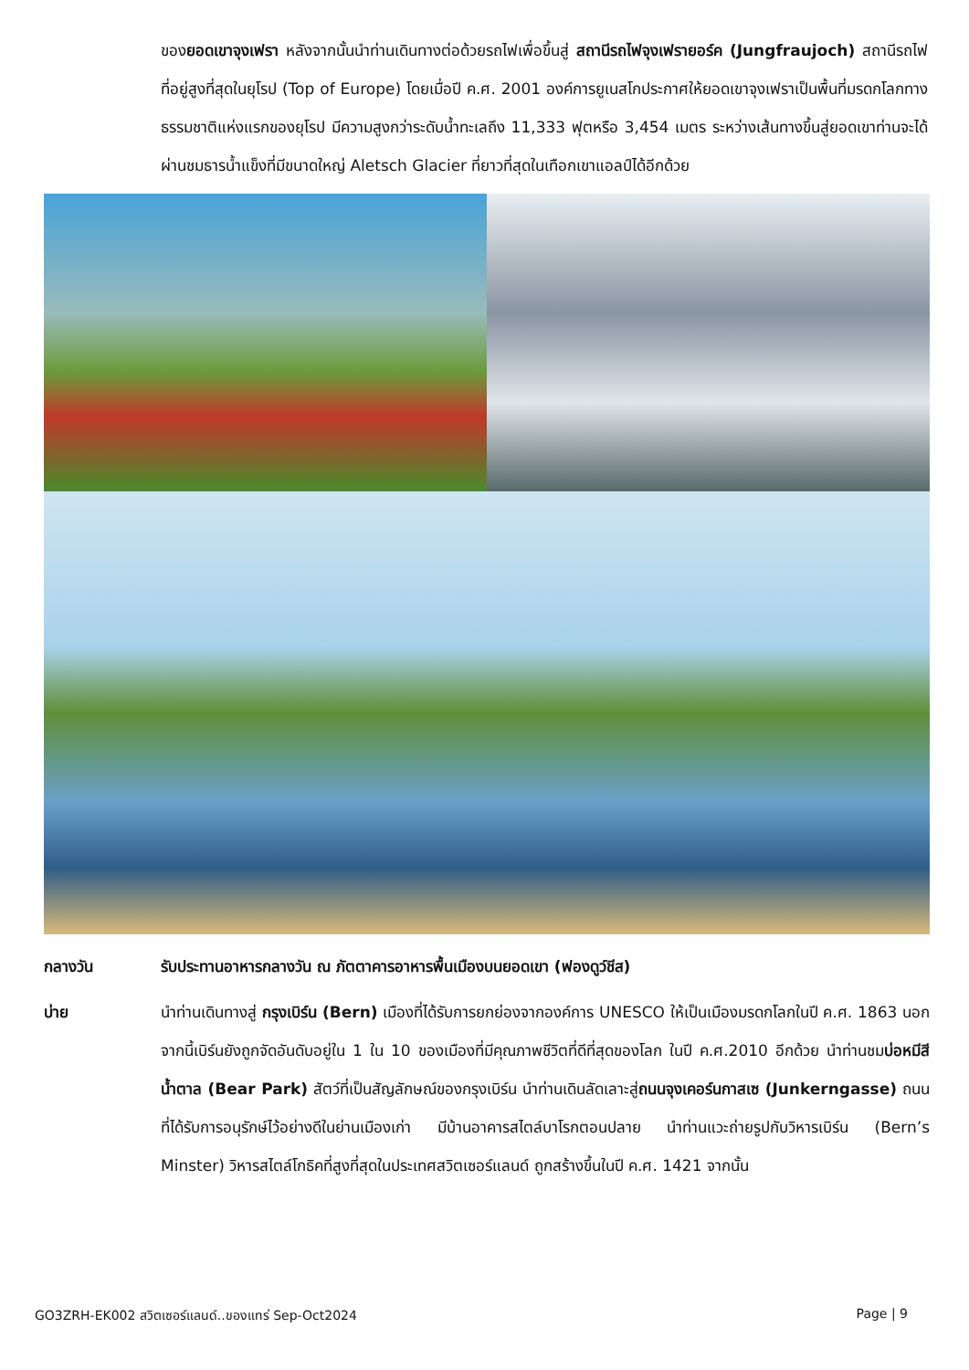ของยอดเขาจุงเฟรา หลังจากนั้นนำท่านเดินทางต่อด้วยรถไฟเพื่อขึ้นสู่ สถานีรถไฟจุงเฟรายอร์ค (Jungfraujoch) สถานีรถไฟที่อยู่สูงที่สุดในยุโรป (Top of Europe) โดยเมื่อปี ค.ศ. 2001 องค์การยูเนสโกประกาศให้ยอดเขาจุงเฟราเป็นพื้นที่มรดกโลกทางธรรมชาติแห่งแรกของยุโรป มีความสูงกว่าระดับน้ำทะเลถึง 11,333 ฟุตหรือ 3,454 เมตร ระหว่างเส้นทางขึ้นสู่ยอดเขาท่านจะได้ผ่านชมธารน้ำแข็งที่มีขนาดใหญ่ Aletsch Glacier ที่ยาวที่สุดในเทือกเขาแอลป์ได้อีกด้วย
กลางวัน รับประทานอาหารกลางวัน ณ ภัตตาคารอาหารพื้นเมืองบนยอดเขา (ฟองดูว์ชีส)
บ่าย นำท่านเดินทางสู่ กรุงเบิร์น (Bern) เมืองที่ได้รับการยกย่องจากองค์การ UNESCO ให้เป็นเมืองมรดกโลกในปี ค.ศ. 1863 นอกจากนี้เบิร์นยังถูกจัดอันดับอยู่ใน 1 ใน 10 ของเมืองที่มีคุณภาพชีวิตที่ดีที่สุดของโลก ในปี ค.ศ.2010 อีกด้วย นำท่านชมบ่อหมีสีน้ำตาล (Bear Park) สัตว์ที่เป็นสัญลักษณ์ของกรุงเบิร์น นำท่านเดินลัดเลาะสู่ถนนจุงเคอร์นกาสเซ (Junkerngasse) ถนนที่ได้รับการอนุรักษ์ไว้อย่างดีในย่านเมืองเก่า มีบ้านอาคารสไตล์บาโรกตอนปลาย นำท่านแวะถ่ายรูปกับวิหารเบิร์น (Bern’s Minster) วิหารสไตล์โกธิคที่สูงที่สุดในประเทศสวิตเซอร์แลนด์ ถูกสร้างขึ้นในปี ค.ศ. 1421 จากนั้น
GO3ZRH-EK002 สวิตเซอร์แลนด์..ของแทร่ Sep-Oct2024 Page | 9